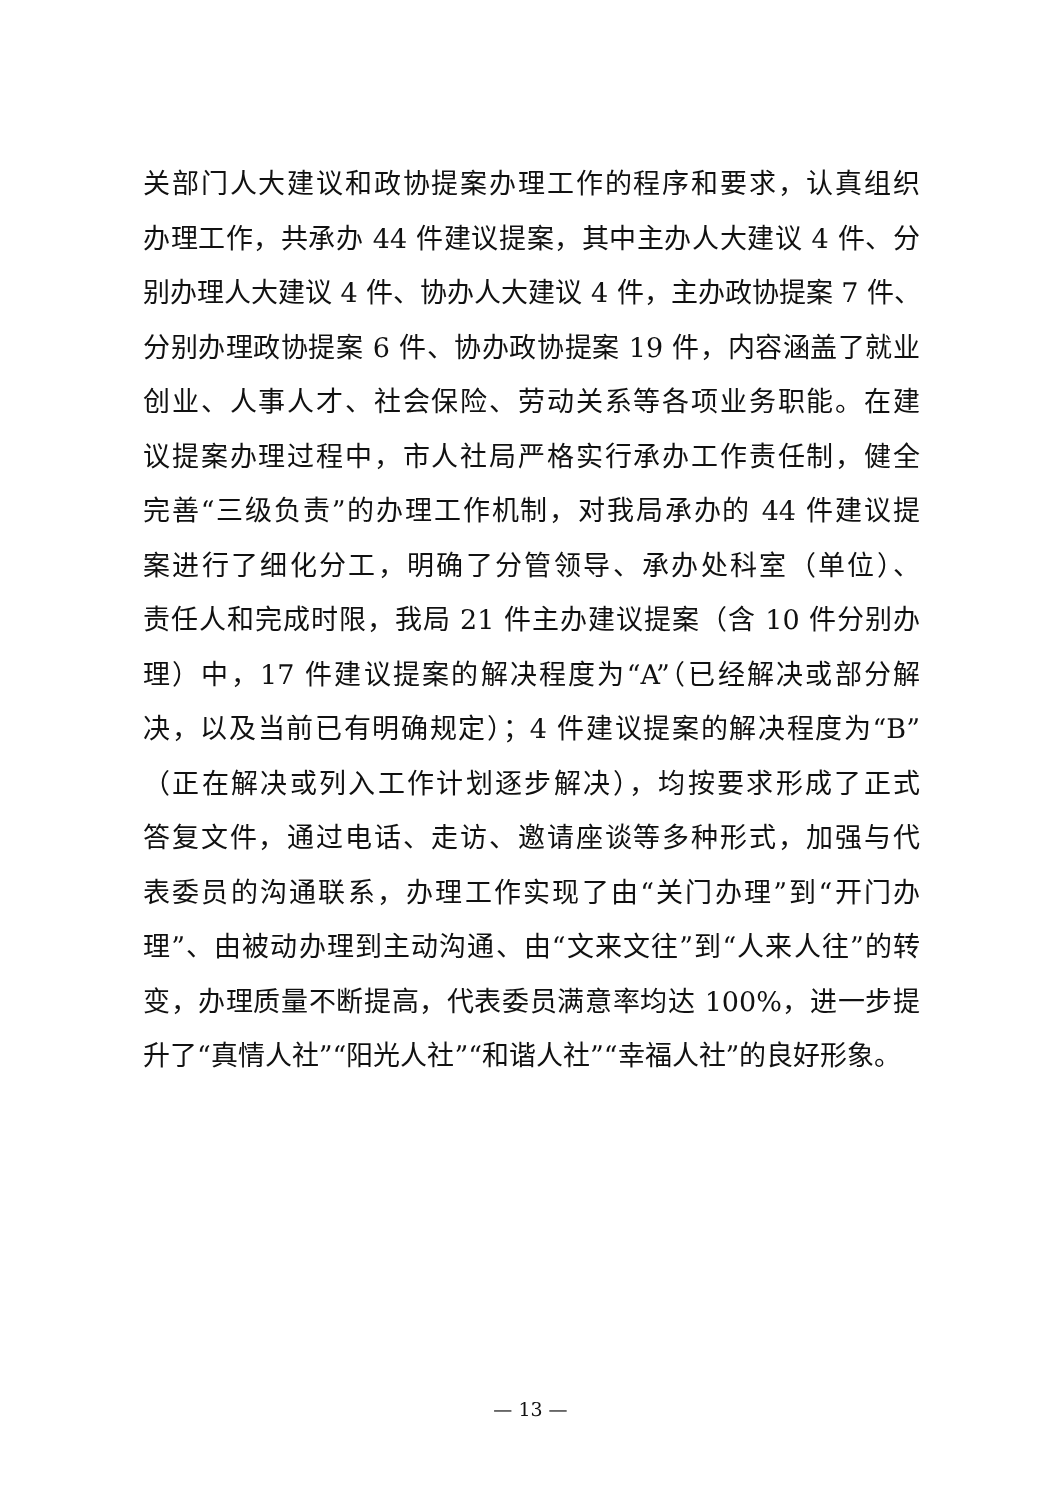关部门人大建议和政协提案办理工作的程序和要求，认真组织
办理工作，共承办 44 件建议提案，其中主办人大建议 4 件、分
别办理人大建议 4 件、协办人大建议 4 件，主办政协提案 7 件、
分别办理政协提案 6 件、协办政协提案 19 件，内容涵盖了就业
创业、人事人才、社会保险、劳动关系等各项业务职能。在建
议提案办理过程中，市人社局严格实行承办工作责任制，健全
完善“三级负责”的办理工作机制，对我局承办的 44 件建议提
案进行了细化分工，明确了分管领导、承办处科室（单位）、
责任人和完成时限，我局 21 件主办建议提案（含 10 件分别办
理）中，17 件建议提案的解决程度为“A”（已经解决或部分解
决，以及当前已有明确规定）；4 件建议提案的解决程度为“B”
（正在解决或列入工作计划逐步解决），均按要求形成了正式
答复文件，通过电话、走访、邀请座谈等多种形式，加强与代
表委员的沟通联系，办理工作实现了由“关门办理”到“开门办
理”、由被动办理到主动沟通、由“文来文往”到“人来人往”的转
变，办理质量不断提高，代表委员满意率均达 100%，进一步提
升了“真情人社”“阳光人社”“和谐人社”“幸福人社”的良好形象。
— 13 —